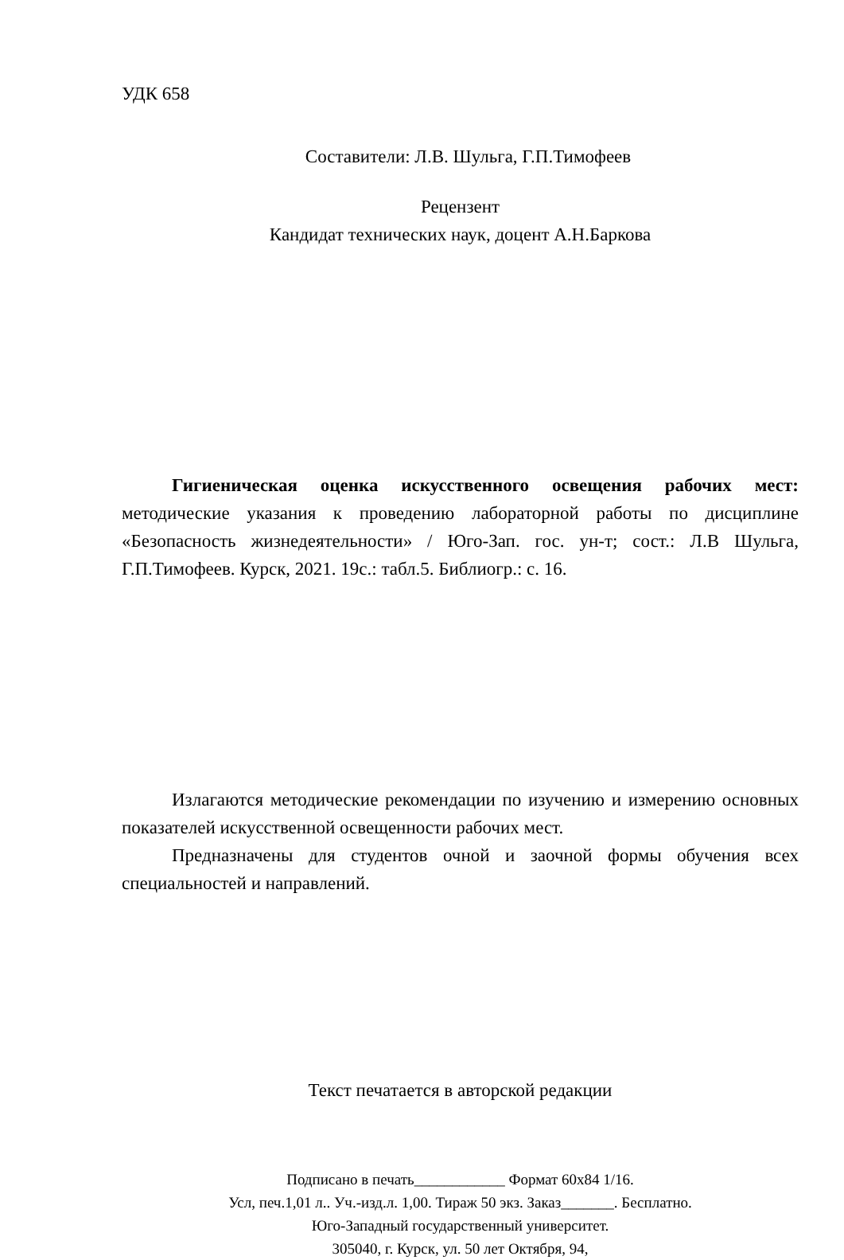УДК 658
Составители: Л.В. Шульга, Г.П.Тимофеев
Рецензент
Кандидат технических наук, доцент А.Н.Баркова
Гигиеническая оценка искусственного освещения рабочих мест: методические указания к проведению лабораторной работы по дисциплине «Безопасность жизнедеятельности» / Юго-Зап. гос. ун-т; сост.: Л.В Шульга, Г.П.Тимофеев. Курск, 2021. 19с.: табл.5. Библиогр.: с. 16.
Излагаются методические рекомендации по изучению и измерению основных показателей искусственной освещенности рабочих мест.
Предназначены для студентов очной и заочной формы обучения всех специальностей и направлений.
Текст печатается в авторской редакции
Подписано в печать____________ Формат 60х84 1/16.
Усл, печ.1,01 л.. Уч.-изд.л. 1,00. Тираж 50 экз. Заказ_______. Бесплатно.
Юго-Западный государственный университет.
305040, г. Курск, ул. 50 лет Октября, 94,